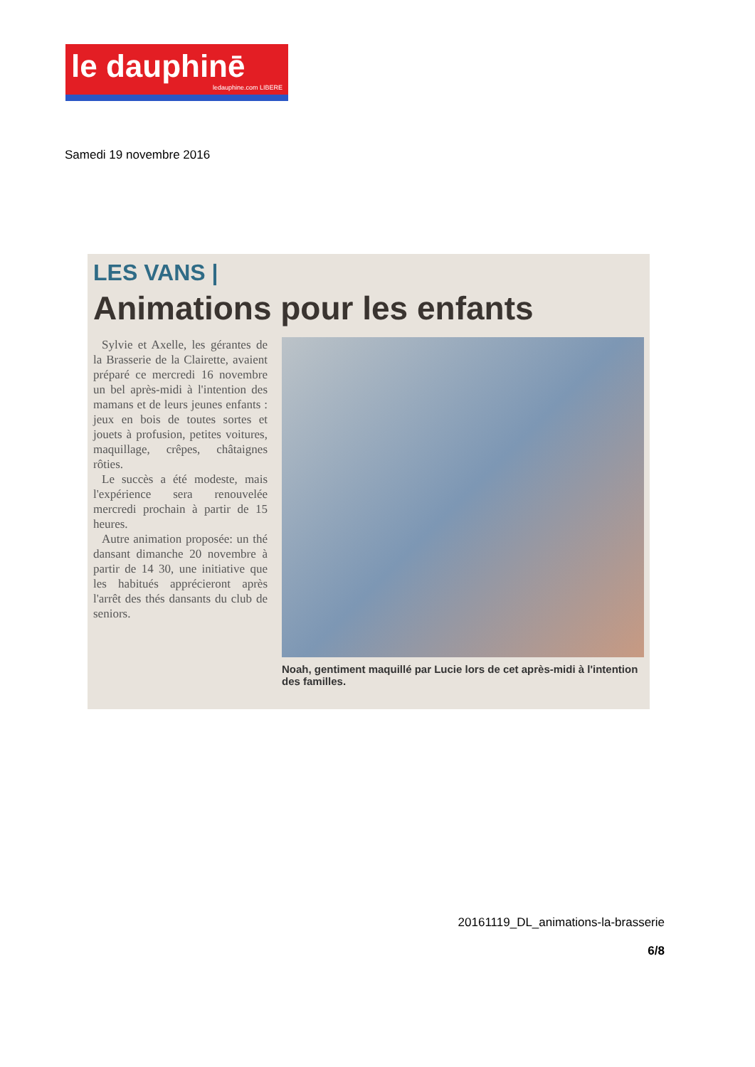le dauphinē
ledauphine.com LIBERE
Samedi 19 novembre 2016
LES VANS |
Animations pour les enfants
Sylvie et Axelle, les gérantes de la Brasserie de la Clairette, avaient préparé ce mercredi 16 novembre un bel après-midi à l'intention des mamans et de leurs jeunes enfants : jeux en bois de toutes sortes et jouets à profusion, petites voitures, maquillage, crêpes, châtaignes rôties.
Le succès a été modeste, mais l'expérience sera renouvelée mercredi prochain à partir de 15 heures.
Autre animation proposée: un thé dansant dimanche 20 novembre à partir de 14 30, une initiative que les habitués apprécieront après l'arrêt des thés dansants du club de seniors.
Noah, gentiment maquillé par Lucie lors de cet après-midi à l'intention des familles.
20161119_DL_animations-la-brasserie
6/8